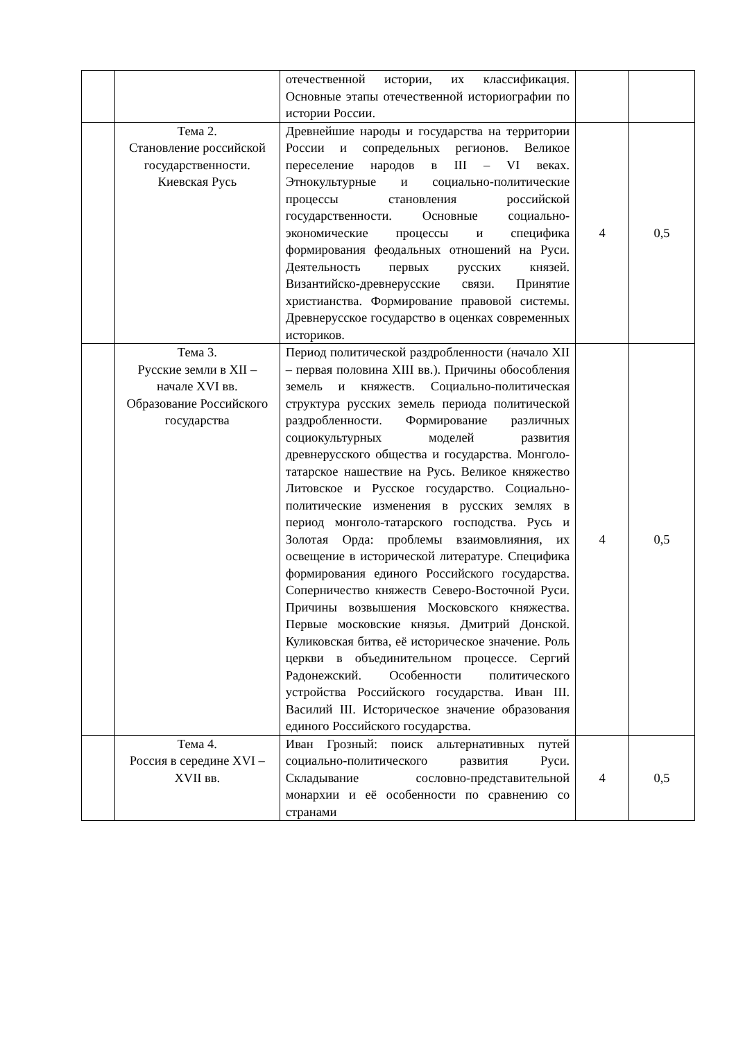| | | отечественной истории, их классификация. Основные этапы отечественной историографии по истории России. | | |
| | Тема 2. Становление российской государственности. Киевская Русь | Древнейшие народы и государства на территории России и сопредельных регионов. Великое переселение народов в III – VI веках. Этнокультурные и социально-политические процессы становления российской государственности. Основные социально-экономические процессы и специфика формирования феодальных отношений на Руси. Деятельность первых русских князей. Византийско-древнерусские связи. Принятие христианства. Формирование правовой системы. Древнерусское государство в оценках современных историков. | 4 | 0,5 |
| | Тема 3. Русские земли в XII – начале XVI вв. Образование Российского государства | Период политической раздробленности (начало XII – первая половина XIII вв.). Причины обособления земель и княжеств. Социально-политическая структура русских земель периода политической раздробленности. Формирование различных социокультурных моделей развития древнерусского общества и государства. Монголо-татарское нашествие на Русь. Великое княжество Литовское и Русское государство. Социально-политические изменения в русских землях в период монголо-татарского господства. Русь и Золотая Орда: проблемы взаимовлияния, их освещение в исторической литературе. Специфика формирования единого Российского государства. Соперничество княжеств Северо-Восточной Руси. Причины возвышения Московского княжества. Первые московские князья. Дмитрий Донской. Куликовская битва, её историческое значение. Роль церкви в объединительном процессе. Сергий Радонежский. Особенности политического устройства Российского государства. Иван III. Василий III. Историческое значение образования единого Российского государства. | 4 | 0,5 |
| | Тема 4. Россия в середине XVI – XVII вв. | Иван Грозный: поиск альтернативных путей социально-политического развития Руси. Складывание сословно-представительной монархии и её особенности по сравнению со странами | 4 | 0,5 |